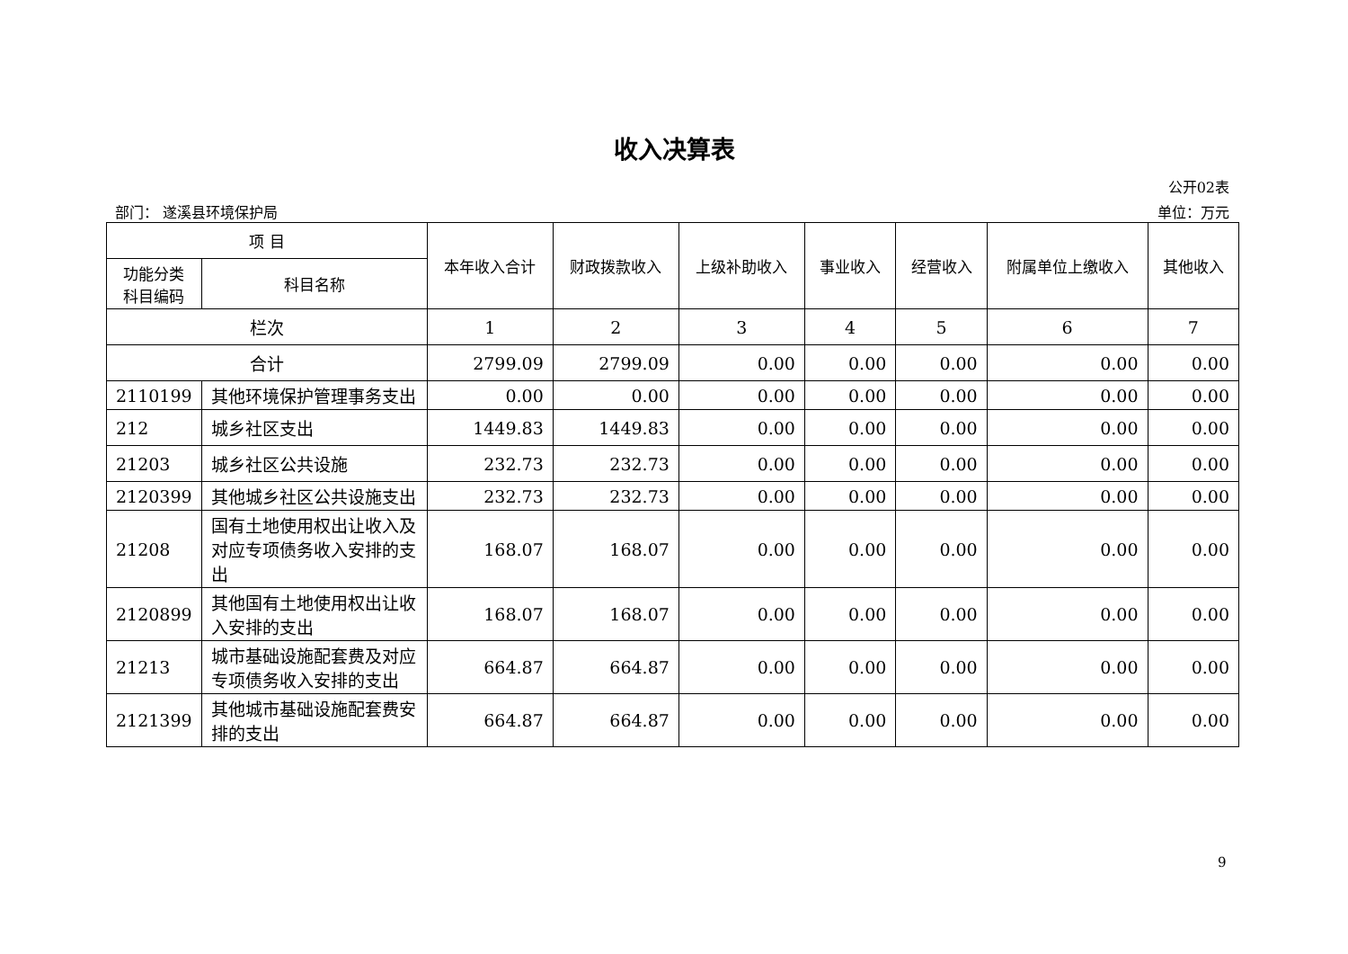收入决算表
公开02表
部门： 遂溪县环境保护局 单位：万元
| 项 目 | | 本年收入合计 | 财政拨款收入 | 上级补助收入 | 事业收入 | 经营收入 | 附属单位上缴收入 | 其他收入 |
| --- | --- | --- | --- | --- | --- | --- | --- | --- |
| 功能分类科目编码 | 科目名称 | | | | | | | |
| 栏次 | | 1 | 2 | 3 | 4 | 5 | 6 | 7 |
| 合计 | | 2799.09 | 2799.09 | 0.00 | 0.00 | 0.00 | 0.00 | 0.00 |
| 2110199 | 其他环境保护管理事务支出 | 0.00 | 0.00 | 0.00 | 0.00 | 0.00 | 0.00 | 0.00 |
| 212 | 城乡社区支出 | 1449.83 | 1449.83 | 0.00 | 0.00 | 0.00 | 0.00 | 0.00 |
| 21203 | 城乡社区公共设施 | 232.73 | 232.73 | 0.00 | 0.00 | 0.00 | 0.00 | 0.00 |
| 2120399 | 其他城乡社区公共设施支出 | 232.73 | 232.73 | 0.00 | 0.00 | 0.00 | 0.00 | 0.00 |
| 21208 | 国有土地使用权出让收入及对应专项债务收入安排的支出 | 168.07 | 168.07 | 0.00 | 0.00 | 0.00 | 0.00 | 0.00 |
| 2120899 | 其他国有土地使用权出让收入安排的支出 | 168.07 | 168.07 | 0.00 | 0.00 | 0.00 | 0.00 | 0.00 |
| 21213 | 城市基础设施配套费及对应专项债务收入安排的支出 | 664.87 | 664.87 | 0.00 | 0.00 | 0.00 | 0.00 | 0.00 |
| 2121399 | 其他城市基础设施配套费安排的支出 | 664.87 | 664.87 | 0.00 | 0.00 | 0.00 | 0.00 | 0.00 |
9